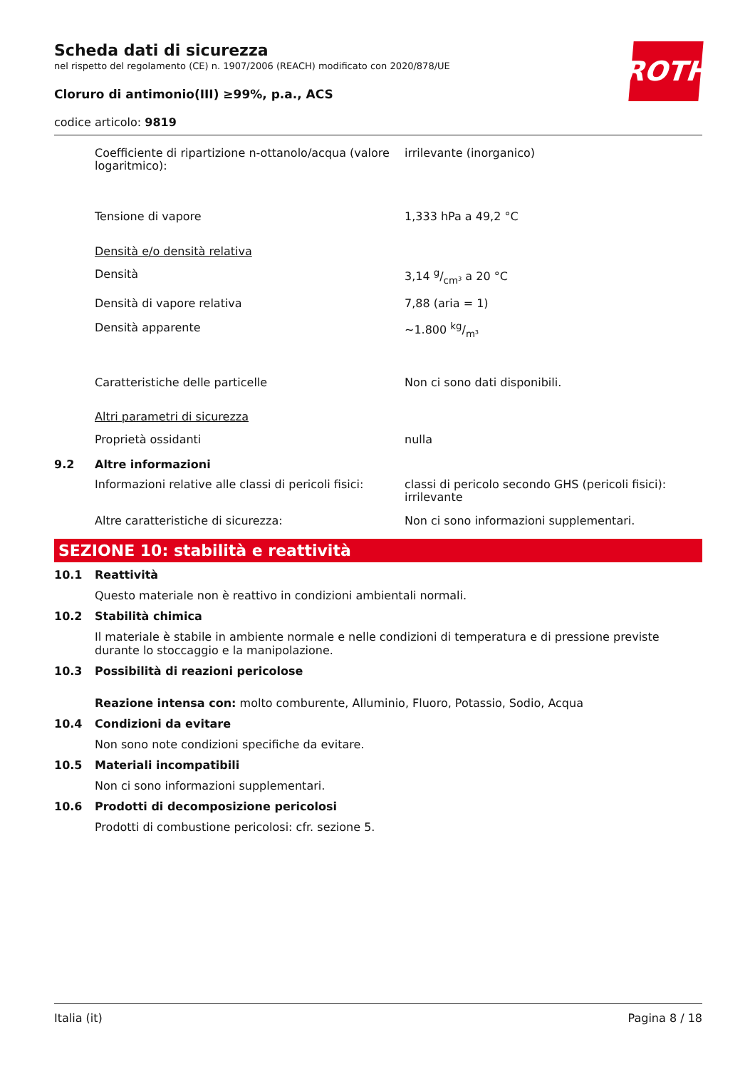ROTH
Scheda dati di sicurezza
nel rispetto del regolamento (CE) n. 1907/2006 (REACH) modificato con 2020/878/UE
Cloruro di antimonio(III) ≥99%, p.a., ACS
codice articolo: 9819
Coefficiente di ripartizione n-ottanolo/acqua (valore logaritmico):
irrilevante (inorganico)
Tensione di vapore 1,333 hPa a 49,2 °C
Densità e/o densità relativa
Densità 3,14 g/cm³ a 20 °C
Densità di vapore relativa 7,88 (aria = 1)
Densità apparente ~1.800 kg/m³
Caratteristiche delle particelle Non ci sono dati disponibili.
Altri parametri di sicurezza
Proprietà ossidanti nulla
9.2 Altre informazioni
Informazioni relative alle classi di pericoli fisici:
classi di pericolo secondo GHS (pericoli fisici): irrilevante
Altre caratteristiche di sicurezza: Non ci sono informazioni supplementari.
SEZIONE 10: stabilità e reattività
10.1 Reattività
Questo materiale non è reattivo in condizioni ambientali normali.
10.2 Stabilità chimica
Il materiale è stabile in ambiente normale e nelle condizioni di temperatura e di pressione previste durante lo stoccaggio e la manipolazione.
10.3 Possibilità di reazioni pericolose
Reazione intensa con: molto comburente, Alluminio, Fluoro, Potassio, Sodio, Acqua
10.4 Condizioni da evitare
Non sono note condizioni specifiche da evitare.
10.5 Materiali incompatibili
Non ci sono informazioni supplementari.
10.6 Prodotti di decomposizione pericolosi
Prodotti di combustione pericolosi: cfr. sezione 5.
Italia (it) Pagina 8 / 18